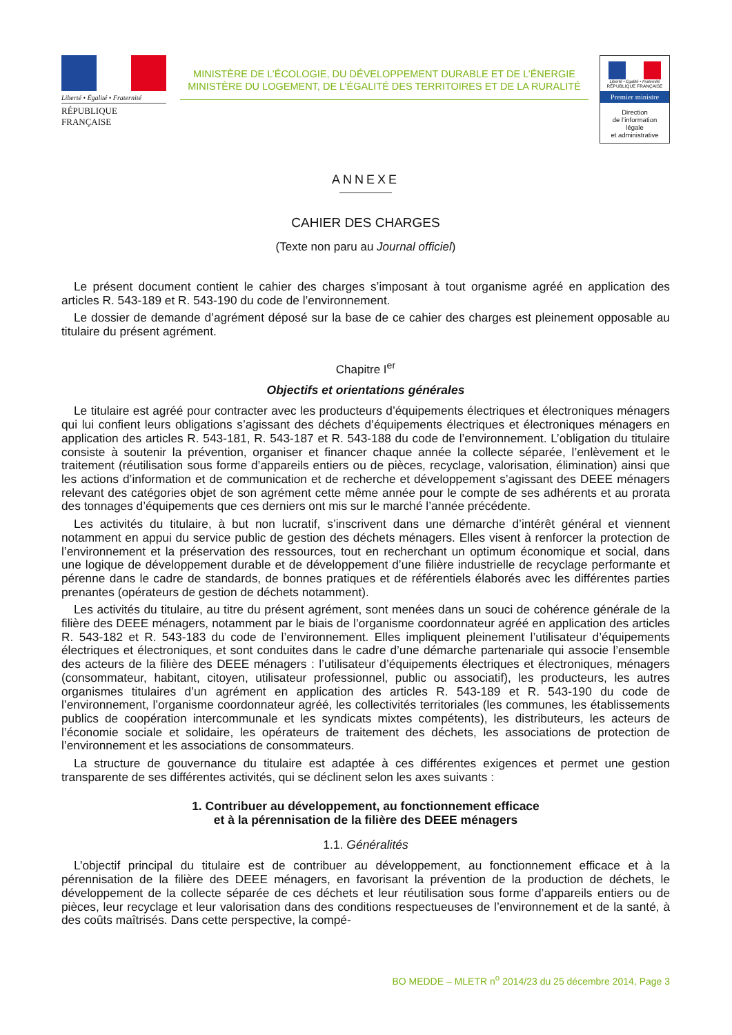Liberté • Égalité • Fraternité
RÉPUBLIQUE FRANÇAISE
MINISTÈRE DE L’ÉCOLOGIE, DU DÉVELOPPEMENT DURABLE ET DE L’ÉNERGIE
MINISTÈRE DU LOGEMENT, DE L’ÉGALITÉ DES TERRITOIRES ET DE LA RURALITÉ
Liberté • Égalité • Fraternité
RÉPUBLIQUE FRANÇAISE
Premier ministre
Direction
de l’information
légale
et administrative
ANNEXE
CAHIER DES CHARGES
(Texte non paru au Journal officiel)
Le présent document contient le cahier des charges s’imposant à tout organisme agréé en application des articles R. 543-189 et R. 543-190 du code de l’environnement.
Le dossier de demande d’agrément déposé sur la base de ce cahier des charges est pleinement opposable au titulaire du présent agrément.
Chapitre I<sup>er</sup>
Objectifs et orientations générales
Le titulaire est agréé pour contracter avec les producteurs d’équipements électriques et électroniques ménagers qui lui confient leurs obligations s’agissant des déchets d’équipements électriques et électroniques ménagers en application des articles R. 543-181, R. 543-187 et R. 543-188 du code de l’environnement. L’obligation du titulaire consiste à soutenir la prévention, organiser et financer chaque année la collecte séparée, l’enlèvement et le traitement (réutilisation sous forme d’appareils entiers ou de pièces, recyclage, valorisation, élimination) ainsi que les actions d’information et de communication et de recherche et développement s’agissant des DEEE ménagers relevant des catégories objet de son agrément cette même année pour le compte de ses adhérents et au prorata des tonnages d’équipements que ces derniers ont mis sur le marché l’année précédente.
Les activités du titulaire, à but non lucratif, s’inscrivent dans une démarche d’intérêt général et viennent notamment en appui du service public de gestion des déchets ménagers. Elles visent à renforcer la protection de l’environnement et la préservation des ressources, tout en recherchant un optimum économique et social, dans une logique de développement durable et de développement d’une filière industrielle de recyclage performante et pérenne dans le cadre de standards, de bonnes pratiques et de référentiels élaborés avec les différentes parties prenantes (opérateurs de gestion de déchets notamment).
Les activités du titulaire, au titre du présent agrément, sont menées dans un souci de cohérence générale de la filière des DEEE ménagers, notamment par le biais de l’organisme coordonnateur agréé en application des articles R. 543-182 et R. 543-183 du code de l’environnement. Elles impliquent pleinement l’utilisateur d’équipements électriques et électroniques, et sont conduites dans le cadre d’une démarche partenariale qui associe l’ensemble des acteurs de la filière des DEEE ménagers : l’utilisateur d’équipements électriques et électroniques, ménagers (consommateur, habitant, citoyen, utilisateur professionnel, public ou associatif), les producteurs, les autres organismes titulaires d’un agrément en application des articles R. 543-189 et R. 543-190 du code de l’environnement, l’organisme coordonnateur agréé, les collectivités territoriales (les communes, les établissements publics de coopération intercommunale et les syndicats mixtes compétents), les distributeurs, les acteurs de l’économie sociale et solidaire, les opérateurs de traitement des déchets, les associations de protection de l’environnement et les associations de consommateurs.
La structure de gouvernance du titulaire est adaptée à ces différentes exigences et permet une gestion transparente de ses différentes activités, qui se déclinent selon les axes suivants :
1. Contribuer au développement, au fonctionnement efficace
et à la pérennisation de la filière des DEEE ménagers
1.1. Généralités
L’objectif principal du titulaire est de contribuer au développement, au fonctionnement efficace et à la pérennisation de la filière des DEEE ménagers, en favorisant la prévention de la production de déchets, le développement de la collecte séparée de ces déchets et leur réutilisation sous forme d’appareils entiers ou de pièces, leur recyclage et leur valorisation dans des conditions respectueuses de l’environnement et de la santé, à des coûts maîtrisés. Dans cette perspective, la compé-
BO MEDDE – MLETR n<sup>o</sup> 2014/23 du 25 décembre 2014, Page 3